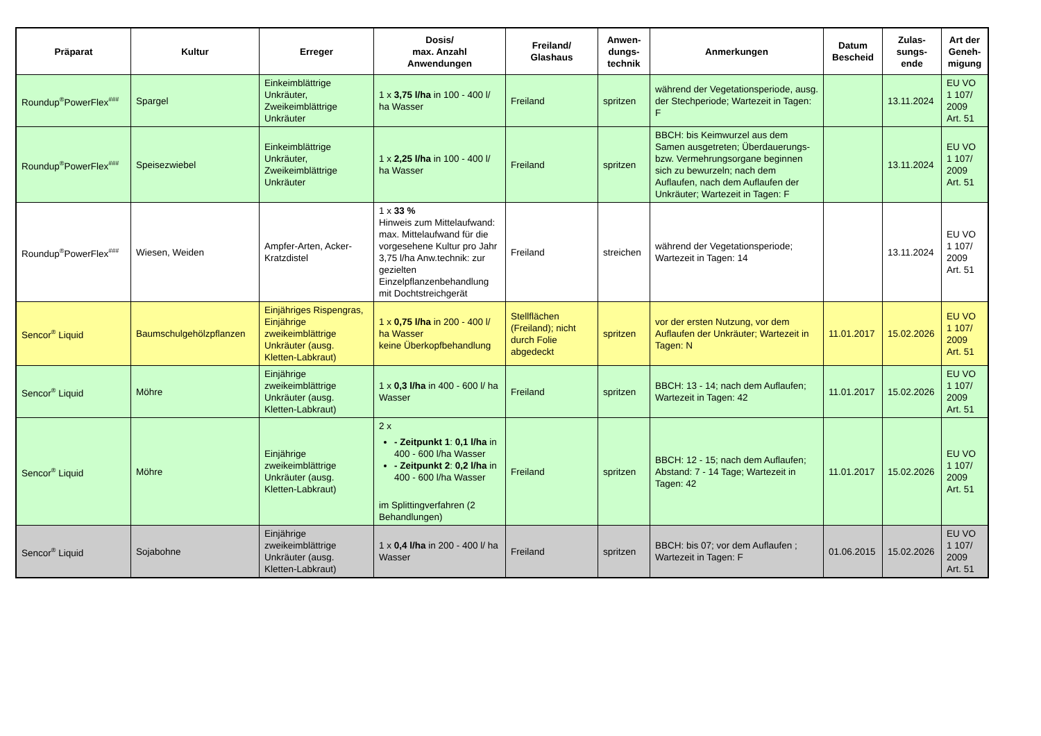| Präparat | Kultur | Erreger | Dosis/ max. Anzahl Anwendungen | Freiland/ Glashaus | Anwen- dungs- technik | Anmerkungen | Datum Bescheid | Zulas- sungs- ende | Art der Geneh- migung |
| --- | --- | --- | --- | --- | --- | --- | --- | --- | --- |
| Roundup<sup>®</sup>PowerFlex<sup>###</sup> | Spargel | Einkeimblättrige Unkräuter, Zweikeimblättrige Unkräuter | 1 x 3,75 l/ha in 100 - 400 l/ ha Wasser | Freiland | spritzen | während der Vegetationsperiode, ausg. der Stechperiode; Wartezeit in Tagen: F | | 13.11.2024 | EU VO 1 107/ 2009 Art. 51 |
| Roundup<sup>®</sup>PowerFlex<sup>###</sup> | Speisezwiebel | Einkeimblättrige Unkräuter, Zweikeimblättrige Unkräuter | 1 x 2,25 l/ha in 100 - 400 l/ ha Wasser | Freiland | spritzen | BBCH: bis Keimwurzel aus dem Samen ausgetreten; Überdauerungs- bzw. Vermehrungsorgane beginnen sich zu bewurzeln; nach dem Auflaufen, nach dem Auflaufen der Unkräuter; Wartezeit in Tagen: F | | 13.11.2024 | EU VO 1 107/ 2009 Art. 51 |
| Roundup<sup>®</sup>PowerFlex<sup>###</sup> | Wiesen, Weiden | Ampfer-Arten, Acker-Kratzdistel | 1 x 33 % Hinweis zum Mittelaufwand: max. Mittelaufwand für die vorgesehene Kultur pro Jahr 3,75 l/ha Anw.technik: zur gezielten Einzelpflanzenbehandlung mit Dochtstreichgerät | Freiland | streichen | während der Vegetationsperiode; Wartezeit in Tagen: 14 | | 13.11.2024 | EU VO 1 107/ 2009 Art. 51 |
| Sencor<sup>®</sup> Liquid | Baumschulgehölzpflanzen | Einjähriges Rispengras, Einjährige zweikeimblättrige Unkräuter (ausg. Kletten-Labkraut) | 1 x 0,75 l/ha in 200 - 400 l/ ha Wasser keine Überkopfbehandlung | Stellflächen (Freiland); nicht durch Folie abgedeckt | spritzen | vor der ersten Nutzung, vor dem Auflaufen der Unkräuter; Wartezeit in Tagen: N | 11.01.2017 | 15.02.2026 | EU VO 1 107/ 2009 Art. 51 |
| Sencor<sup>®</sup> Liquid | Möhre | Einjährige zweikeimblättrige Unkräuter (ausg. Kletten-Labkraut) | 1 x 0,3 l/ha in 400 - 600 l/ ha Wasser | Freiland | spritzen | BBCH: 13 - 14; nach dem Auflaufen; Wartezeit in Tagen: 42 | 11.01.2017 | 15.02.2026 | EU VO 1 107/ 2009 Art. 51 |
| Sencor<sup>®</sup> Liquid | Möhre | Einjährige zweikeimblättrige Unkräuter (ausg. Kletten-Labkraut) | 2 x - Zeitpunkt 1 : 0,1 l/ha in 400 - 600 l/ha Wasser - Zeitpunkt 2 : 0,2 l/ha in 400 - 600 l/ha Wasser im Splittingverfahren (2 Behandlungen) | Freiland | spritzen | BBCH: 12 - 15; nach dem Auflaufen; Abstand: 7 - 14 Tage; Wartezeit in Tagen: 42 | 11.01.2017 | 15.02.2026 | EU VO 1 107/ 2009 Art. 51 |
| Sencor<sup>®</sup> Liquid | Sojabohne | Einjährige zweikeimblättrige Unkräuter (ausg. Kletten-Labkraut) | 1 x 0,4 l/ha in 200 - 400 l/ ha Wasser | Freiland | spritzen | BBCH: bis 07; vor dem Auflaufen ; Wartezeit in Tagen: F | 01.06.2015 | 15.02.2026 | EU VO 1 107/ 2009 Art. 51 |